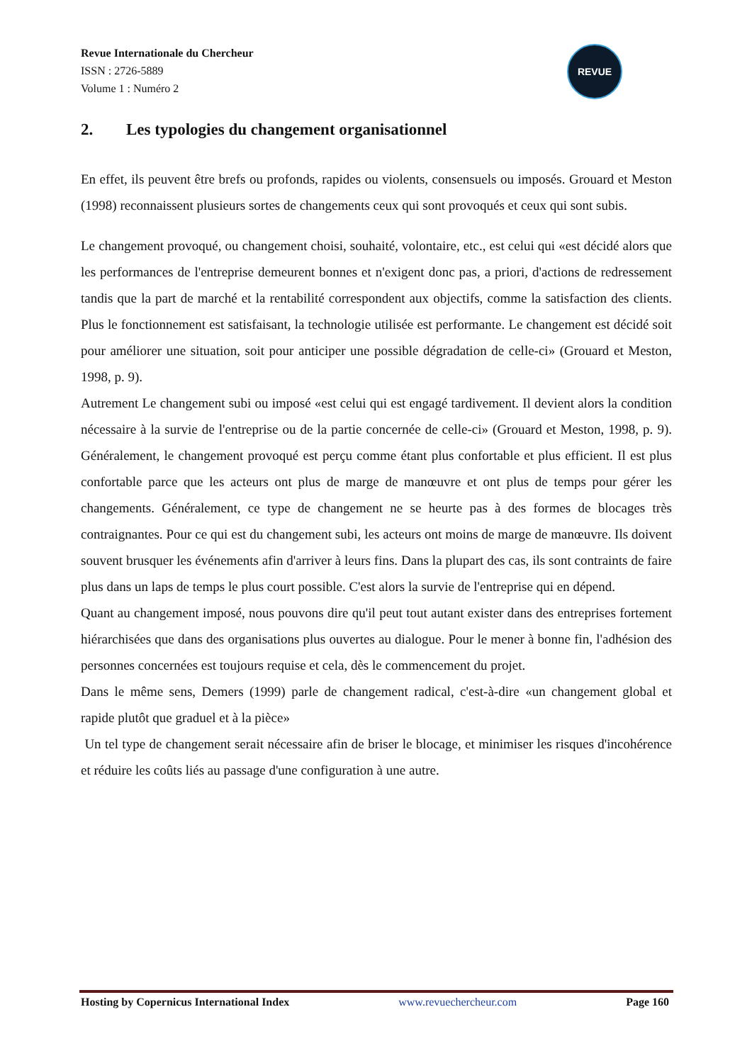Revue Internationale du Chercheur
ISSN : 2726-5889
Volume 1 : Numéro 2
REVUE
2. Les typologies du changement organisationnel
En effet, ils peuvent être brefs ou profonds, rapides ou violents, consensuels ou imposés. Grouard et Meston (1998) reconnaissent plusieurs sortes de changements ceux qui sont provoqués et ceux qui sont subis.
Le changement provoqué, ou changement choisi, souhaité, volontaire, etc., est celui qui «est décidé alors que les performances de l'entreprise demeurent bonnes et n'exigent donc pas, a priori, d'actions de redressement tandis que la part de marché et la rentabilité correspondent aux objectifs, comme la satisfaction des clients. Plus le fonctionnement est satisfaisant, la technologie utilisée est performante. Le changement est décidé soit pour améliorer une situation, soit pour anticiper une possible dégradation de celle-ci» (Grouard et Meston, 1998, p. 9).
Autrement Le changement subi ou imposé «est celui qui est engagé tardivement. Il devient alors la condition nécessaire à la survie de l'entreprise ou de la partie concernée de celle-ci» (Grouard et Meston, 1998, p. 9). Généralement, le changement provoqué est perçu comme étant plus confortable et plus efficient. Il est plus confortable parce que les acteurs ont plus de marge de manœuvre et ont plus de temps pour gérer les changements. Généralement, ce type de changement ne se heurte pas à des formes de blocages très contraignantes. Pour ce qui est du changement subi, les acteurs ont moins de marge de manœuvre. Ils doivent souvent brusquer les événements afin d'arriver à leurs fins. Dans la plupart des cas, ils sont contraints de faire plus dans un laps de temps le plus court possible. C'est alors la survie de l'entreprise qui en dépend.
Quant au changement imposé, nous pouvons dire qu'il peut tout autant exister dans des entreprises fortement hiérarchisées que dans des organisations plus ouvertes au dialogue. Pour le mener à bonne fin, l'adhésion des personnes concernées est toujours requise et cela, dès le commencement du projet.
Dans le même sens, Demers (1999) parle de changement radical, c'est-à-dire «un changement global et rapide plutôt que graduel et à la pièce»
Un tel type de changement serait nécessaire afin de briser le blocage, et minimiser les risques d'incohérence et réduire les coûts liés au passage d'une configuration à une autre.
Hosting by Copernicus International Index www.revuechercheur.com Page 160